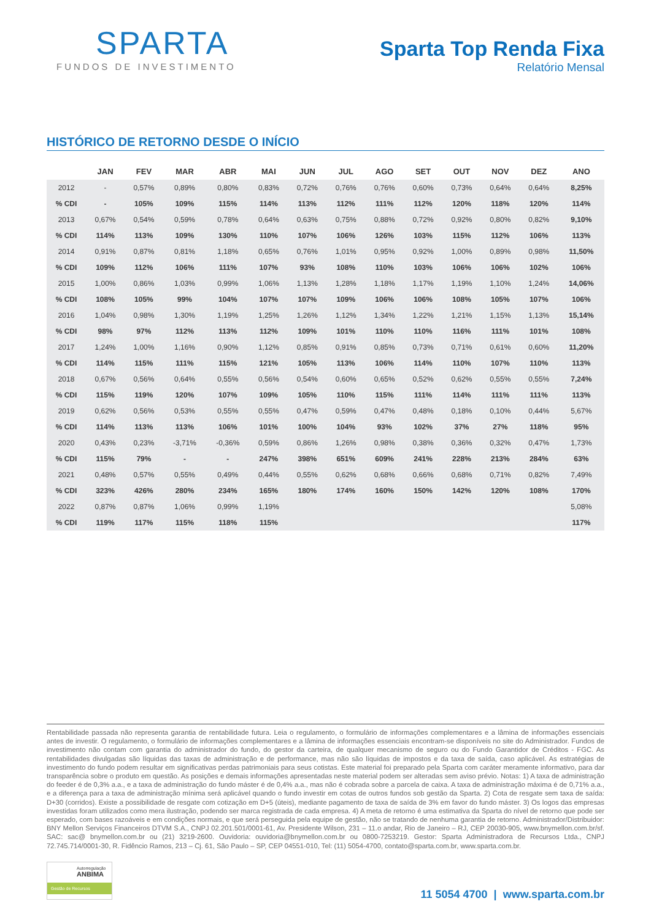SPARTA
FUNDOS DE INVESTIMENTO
Sparta Top Renda Fixa
Relatório Mensal
HISTÓRICO DE RETORNO DESDE O INÍCIO
| | JAN | FEV | MAR | ABR | MAI | JUN | JUL | AGO | SET | OUT | NOV | DEZ | ANO |
| --- | --- | --- | --- | --- | --- | --- | --- | --- | --- | --- | --- | --- | --- |
| 2012 | - | 0,57% | 0,89% | 0,80% | 0,83% | 0,72% | 0,76% | 0,76% | 0,60% | 0,73% | 0,64% | 0,64% | 8,25% |
| % CDI | - | 105% | 109% | 115% | 114% | 113% | 112% | 111% | 112% | 120% | 118% | 120% | 114% |
| 2013 | 0,67% | 0,54% | 0,59% | 0,78% | 0,64% | 0,63% | 0,75% | 0,88% | 0,72% | 0,92% | 0,80% | 0,82% | 9,10% |
| % CDI | 114% | 113% | 109% | 130% | 110% | 107% | 106% | 126% | 103% | 115% | 112% | 106% | 113% |
| 2014 | 0,91% | 0,87% | 0,81% | 1,18% | 0,65% | 0,76% | 1,01% | 0,95% | 0,92% | 1,00% | 0,89% | 0,98% | 11,50% |
| % CDI | 109% | 112% | 106% | 111% | 107% | 93% | 108% | 110% | 103% | 106% | 106% | 102% | 106% |
| 2015 | 1,00% | 0,86% | 1,03% | 0,99% | 1,06% | 1,13% | 1,28% | 1,18% | 1,17% | 1,19% | 1,10% | 1,24% | 14,06% |
| % CDI | 108% | 105% | 99% | 104% | 107% | 107% | 109% | 106% | 106% | 108% | 105% | 107% | 106% |
| 2016 | 1,04% | 0,98% | 1,30% | 1,19% | 1,25% | 1,26% | 1,12% | 1,34% | 1,22% | 1,21% | 1,15% | 1,13% | 15,14% |
| % CDI | 98% | 97% | 112% | 113% | 112% | 109% | 101% | 110% | 110% | 116% | 111% | 101% | 108% |
| 2017 | 1,24% | 1,00% | 1,16% | 0,90% | 1,12% | 0,85% | 0,91% | 0,85% | 0,73% | 0,71% | 0,61% | 0,60% | 11,20% |
| % CDI | 114% | 115% | 111% | 115% | 121% | 105% | 113% | 106% | 114% | 110% | 107% | 110% | 113% |
| 2018 | 0,67% | 0,56% | 0,64% | 0,55% | 0,56% | 0,54% | 0,60% | 0,65% | 0,52% | 0,62% | 0,55% | 0,55% | 7,24% |
| % CDI | 115% | 119% | 120% | 107% | 109% | 105% | 110% | 115% | 111% | 114% | 111% | 111% | 113% |
| 2019 | 0,62% | 0,56% | 0,53% | 0,55% | 0,55% | 0,47% | 0,59% | 0,47% | 0,48% | 0,18% | 0,10% | 0,44% | 5,67% |
| % CDI | 114% | 113% | 113% | 106% | 101% | 100% | 104% | 93% | 102% | 37% | 27% | 118% | 95% |
| 2020 | 0,43% | 0,23% | -3,71% | -0,36% | 0,59% | 0,86% | 1,26% | 0,98% | 0,38% | 0,36% | 0,32% | 0,47% | 1,73% |
| % CDI | 115% | 79% | - | - | 247% | 398% | 651% | 609% | 241% | 228% | 213% | 284% | 63% |
| 2021 | 0,48% | 0,57% | 0,55% | 0,49% | 0,44% | 0,55% | 0,62% | 0,68% | 0,66% | 0,68% | 0,71% | 0,82% | 7,49% |
| % CDI | 323% | 426% | 280% | 234% | 165% | 180% | 174% | 160% | 150% | 142% | 120% | 108% | 170% |
| 2022 | 0,87% | 0,87% | 1,06% | 0,99% | 1,19% | | | | | | | | 5,08% |
| % CDI | 119% | 117% | 115% | 118% | 115% | | | | | | | | 117% |
Rentabilidade passada não representa garantia de rentabilidade futura. Leia o regulamento, o formulário de informações complementares e a lâmina de informações essenciais antes de investir. O regulamento, o formulário de informações complementares e a lâmina de informações essenciais encontram-se disponíveis no site do Administrador. Fundos de investimento não contam com garantia do administrador do fundo, do gestor da carteira, de qualquer mecanismo de seguro ou do Fundo Garantidor de Créditos - FGC. As rentabilidades divulgadas são líquidas das taxas de administração e de performance, mas não são líquidas de impostos e da taxa de saída, caso aplicável. As estratégias de investimento do fundo podem resultar em significativas perdas patrimoniais para seus cotistas. Este material foi preparado pela Sparta com caráter meramente informativo, para dar transparência sobre o produto em questão. As posições e demais informações apresentadas neste material podem ser alteradas sem aviso prévio. Notas: 1) A taxa de administração do feeder é de 0,3% a.a., e a taxa de administração do fundo máster é de 0,4% a.a., mas não é cobrada sobre a parcela de caixa. A taxa de administração máxima é de 0,71% a.a., e a diferença para a taxa de administração mínima será aplicável quando o fundo investir em cotas de outros fundos sob gestão da Sparta. 2) Cota de resgate sem taxa de saída: D+30 (corridos). Existe a possibilidade de resgate com cotização em D+5 (úteis), mediante pagamento de taxa de saída de 3% em favor do fundo máster. 3) Os logos das empresas investidas foram utilizados como mera ilustração, podendo ser marca registrada de cada empresa. 4) A meta de retorno é uma estimativa da Sparta do nível de retorno que pode ser esperado, com bases razoáveis e em condições normais, e que será perseguida pela equipe de gestão, não se tratando de nenhuma garantia de retorno. Administrador/Distribuidor: BNY Mellon Serviços Financeiros DTVM S.A., CNPJ 02.201.501/0001-61, Av. Presidente Wilson, 231 – 11.o andar, Rio de Janeiro – RJ, CEP 20030-905, www.bnymellon.com.br/sf. SAC: sac@ bnymellon.com.br ou (21) 3219-2600. Ouvidoria: ouvidoria@bnymellon.com.br ou 0800-7253219. Gestor: Sparta Administradora de Recursos Ltda., CNPJ 72.745.714/0001-30, R. Fidêncio Ramos, 213 – Cj. 61, São Paulo – SP, CEP 04551-010, Tel: (11) 5054-4700, contato@sparta.com.br, www.sparta.com.br.
Autorregulação
ANBIMA
Gestão de Recursos
11 5054 4700 | www.sparta.com.br